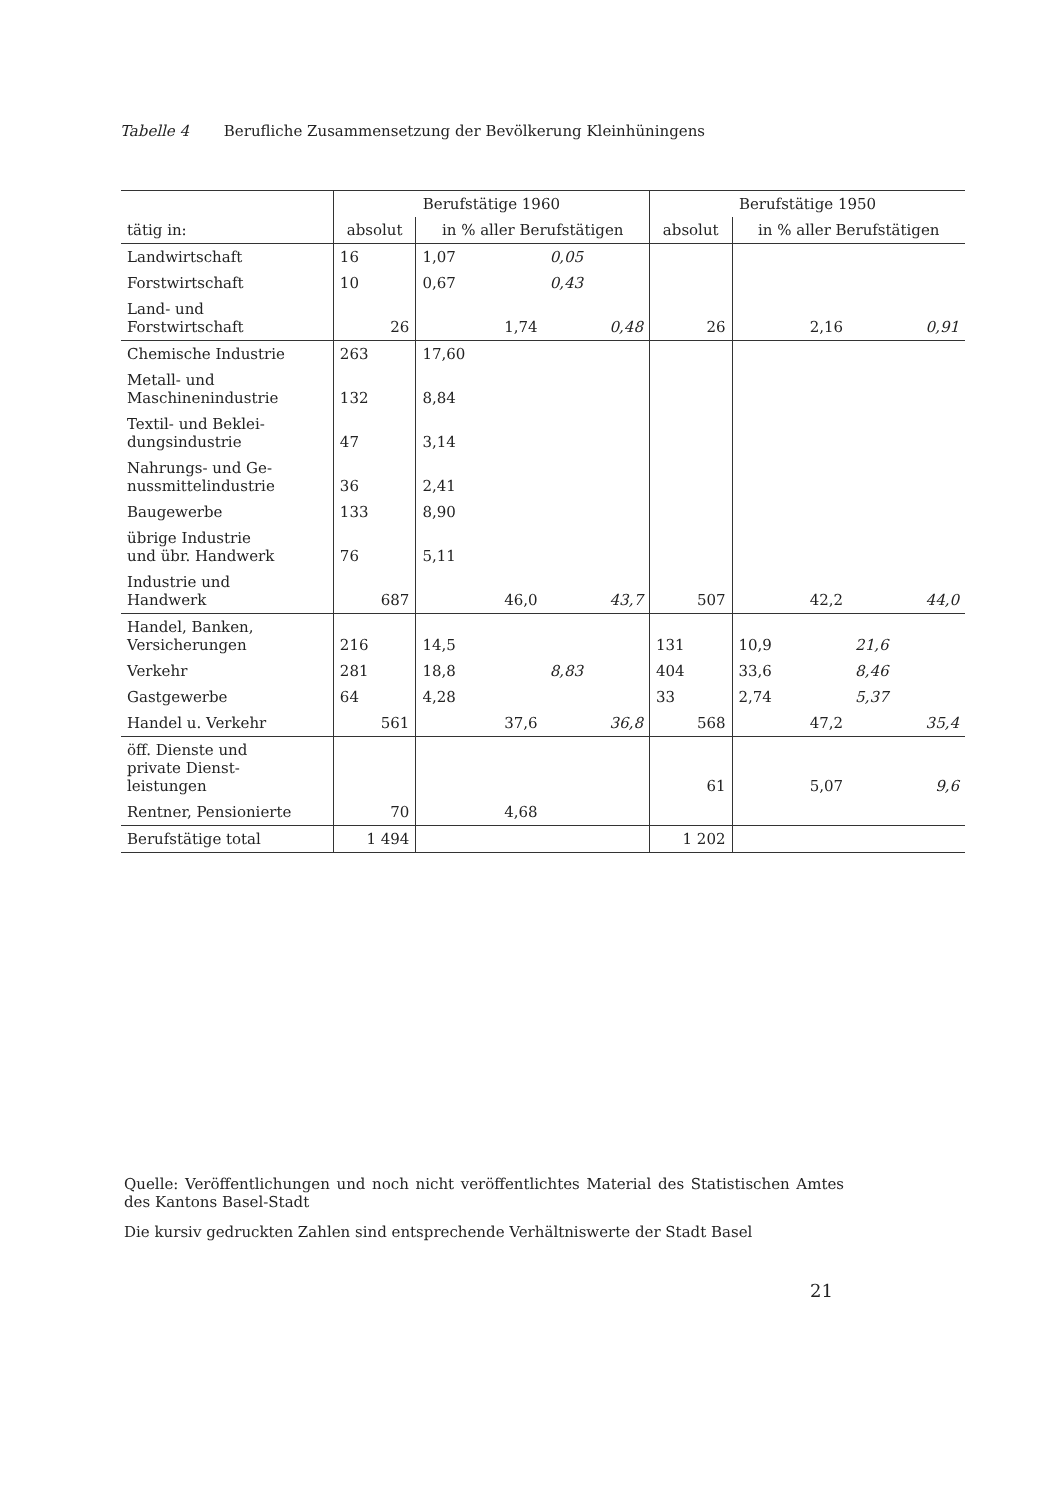Tabelle 4 Berufliche Zusammensetzung der Bevölkerung Kleinhüningens
| tätig in: | Berufstätige 1960 | | | Berufstätige 1950 | | |
| --- | --- | --- | --- | --- | --- | --- |
| | absolut | in % aller Berufstätigen | | absolut | in % aller Berufstätigen | |
| Landwirtschaft | 16 | 1,07 | 0,05 | | | |
| Forstwirtschaft | 10 | 0,67 | 0,43 | | | |
| Land- und Forstwirtschaft | 26 | 1,74 | 0,48 | 26 | 2,16 | 0,91 |
| Chemische Industrie | 263 | 17,60 | | | | |
| Metall- und Maschinenindustrie | 132 | 8,84 | | | | |
| Textil- und Beklei- dungsindustrie | 47 | 3,14 | | | | |
| Nahrungs- und Ge- nussmittelindustrie | 36 | 2,41 | | | | |
| Baugewerbe | 133 | 8,90 | | | | |
| übrige Industrie und übr. Handwerk | 76 | 5,11 | | | | |
| Industrie und Handwerk | 687 | 46,0 | 43,7 | 507 | 42,2 | 44,0 |
| Handel, Banken, Versicherungen | 216 | 14,5 | | 131 | 10,9 | 21,6 |
| Verkehr | 281 | 18,8 | 8,83 | 404 | 33,6 | 8,46 |
| Gastgewerbe | 64 | 4,28 | | 33 | 2,74 | 5,37 |
| Handel u. Verkehr | 561 | 37,6 | 36,8 | 568 | 47,2 | 35,4 |
| öff. Dienste und private Dienst- leistungen | | | | 61 | 5,07 | 9,6 |
| Rentner, Pensionierte | 70 | 4,68 | | | | |
| Berufstätige total | 1 494 | | | 1 202 | | |
Quelle: Veröffentlichungen und noch nicht veröffentlichtes Material des Statistischen Amtes des Kantons Basel-Stadt
Die kursiv gedruckten Zahlen sind entsprechende Verhältniswerte der Stadt Basel
21